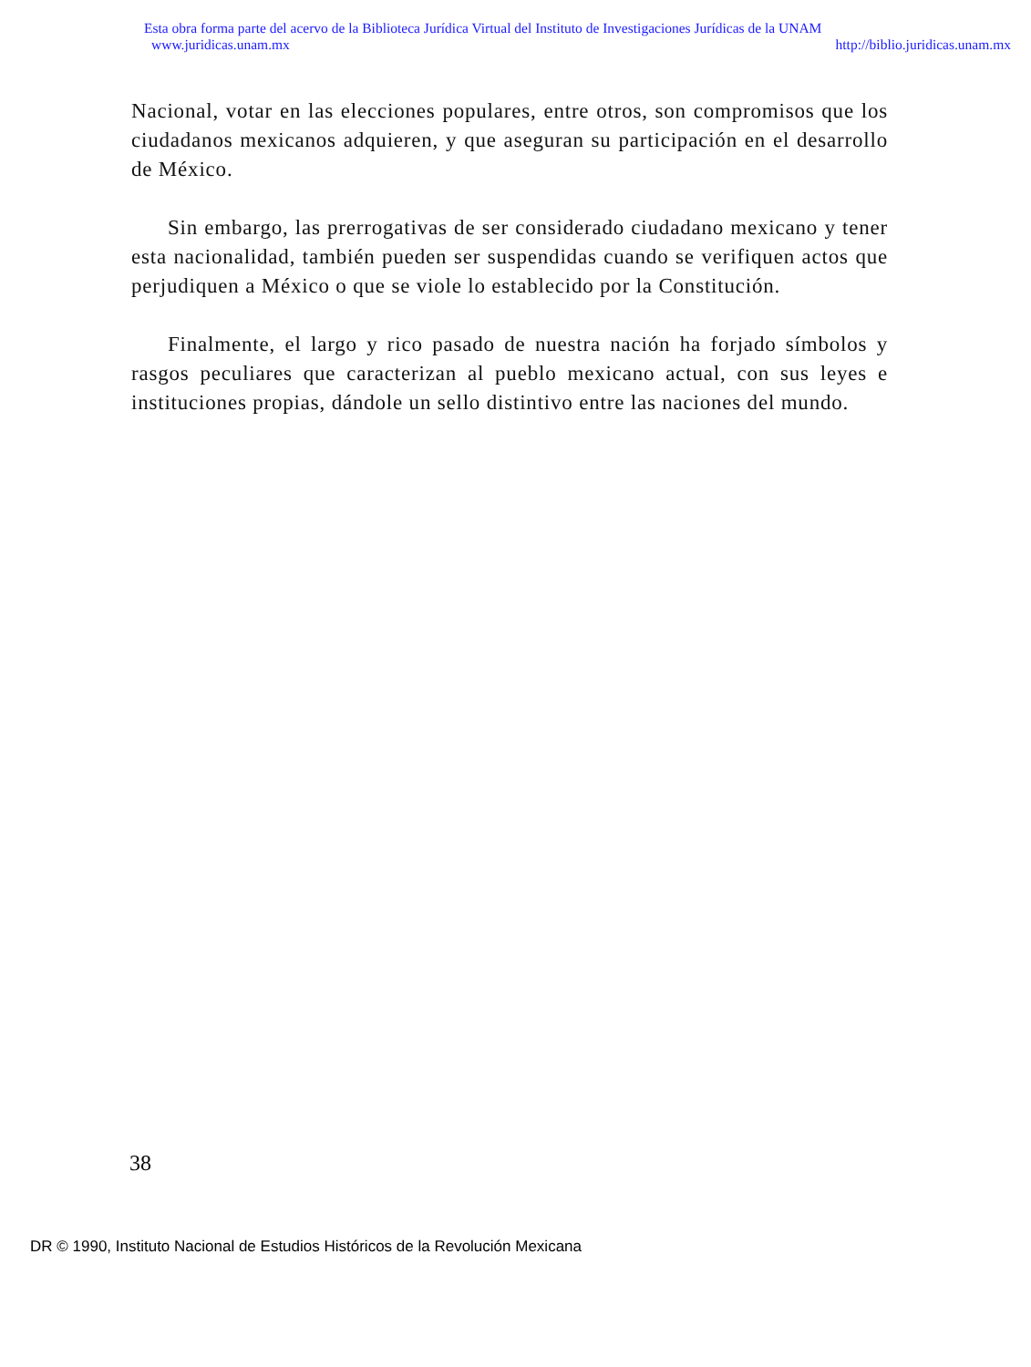Esta obra forma parte del acervo de la Biblioteca Jurídica Virtual del Instituto de Investigaciones Jurídicas de la UNAM
www.juridicas.unam.mx http://biblio.juridicas.unam.mx
Nacional, votar en las elecciones populares, entre otros, son compromisos que los ciudadanos mexicanos adquieren, y que aseguran su participación en el desarrollo de México.
Sin embargo, las prerrogativas de ser considerado ciudadano mexicano y tener esta nacionalidad, también pueden ser suspendidas cuando se verifiquen actos que perjudiquen a México o que se viole lo establecido por la Constitución.
Finalmente, el largo y rico pasado de nuestra nación ha forjado símbolos y rasgos peculiares que caracterizan al pueblo mexicano actual, con sus leyes e instituciones propias, dándole un sello distintivo entre las naciones del mundo.
38
DR © 1990, Instituto Nacional de Estudios Históricos de la Revolución Mexicana